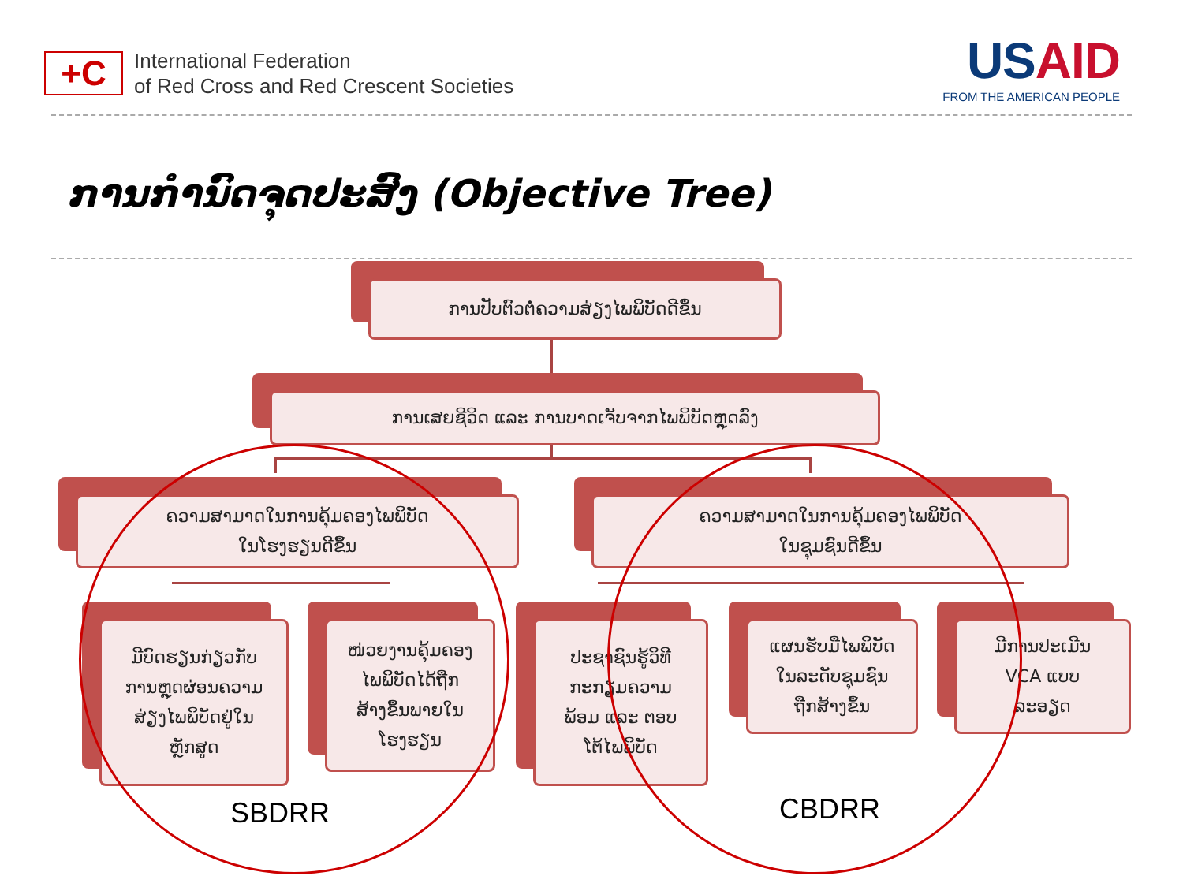+C
International Federation
of Red Cross and Red Crescent Societies
USAID
FROM THE AMERICAN PEOPLE
ການກຳນົດຈຸດປະສົງ (Objective Tree)
ການປັບຕົວຕໍ່ຄວາມສ່ຽງໄພພິບັດດີຂຶ້ນ
ການເສຍຊີວິດ ແລະ ການບາດເຈັບຈາກໄພພິບັດຫຼຸດລົງ
ຄວາມສາມາດໃນການຄຸ້ມຄອງໄພພິບັດ
ໃນໂຮງຮຽນດີຂຶ້ນ
ຄວາມສາມາດໃນການຄຸ້ມຄອງໄພພິບັດ
ໃນຊຸມຊົນດີຂຶ້ນ
ມີບົດຮຽນກ່ຽວກັບ
ການຫຼຸດຜ່ອນຄວາມ
ສ່ຽງໄພພິບັດຢູ່ໃນ
ຫຼັກສູດ
ໜ່ວຍງານຄຸ້ມຄອງ
ໄພພິບັດໄດ້ຖືກ
ສ້າງຂຶ້ນພາຍໃນ
ໂຮງຮຽນ
ປະຊາຊົນຮູ້ວິທີ
ກະກຽມຄວາມ
ພ້ອມ ແລະ ຕອບ
ໂຕ້ໄພພິບັດ
ແຜນຮັບມືໄພພິບັດ
ໃນລະດັບຊຸມຊົນ
ຖືກສ້າງຂຶ້ນ
ມີການປະເມີນ
VCA ແບບ
ລະອຽດ
SBDRR CBDRR